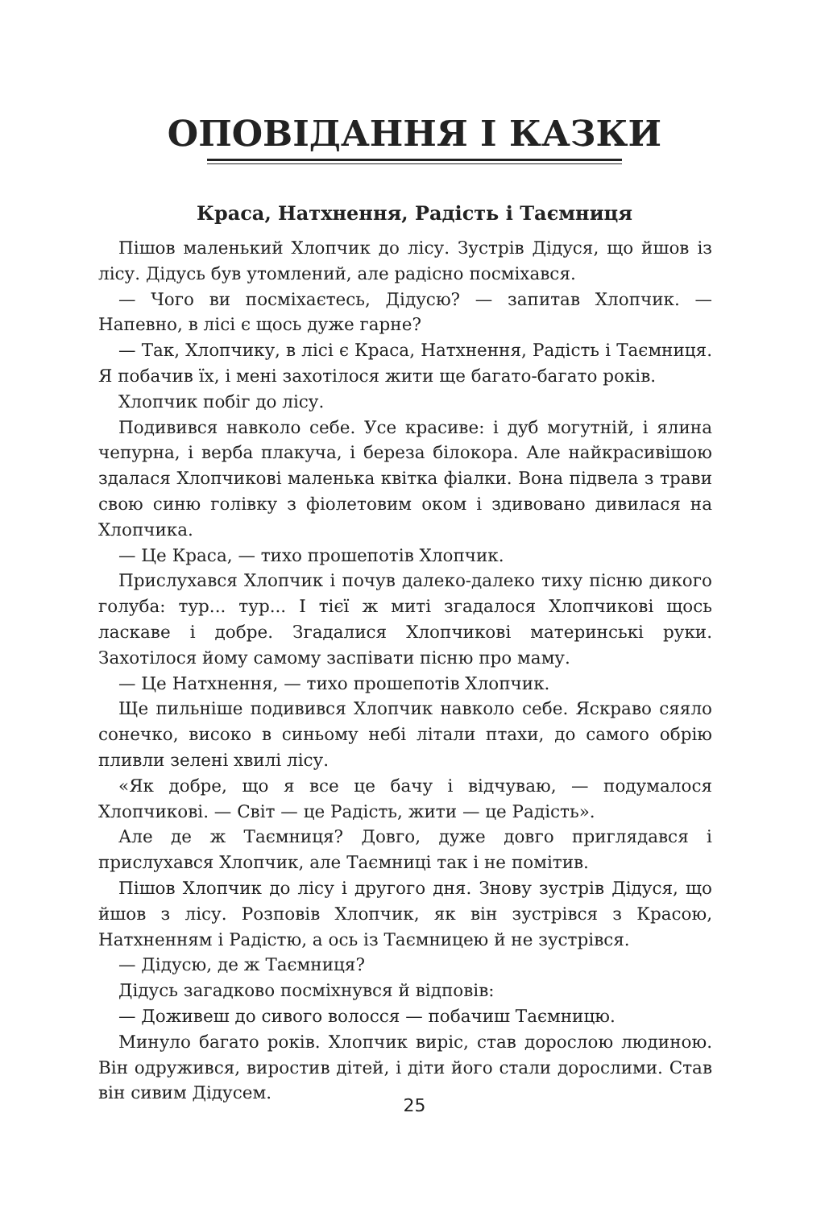ОПОВІДАННЯ І КАЗКИ
Краса, Натхнення, Радість і Таємниця
Пішов маленький Хлопчик до лісу. Зустрів Дідуся, що йшов із лісу. Дідусь був утомлений, але радісно посміхався.
— Чого ви посміхаєтесь, Дідусю? — запитав Хлопчик. — Напевно, в лісі є щось дуже гарне?
— Так, Хлопчику, в лісі є Краса, Натхнення, Радість і Таємниця. Я побачив їх, і мені захотілося жити ще багато-багато років.
Хлопчик побіг до лісу.
Подивився навколо себе. Усе красиве: і дуб могутній, і ялина чепурна, і верба плакуча, і береза білокора. Але найкрасивішою здалася Хлопчикові маленька квітка фіалки. Вона підвела з трави свою синю голівку з фіолетовим оком і здивовано дивилася на Хлопчика.
— Це Краса, — тихо прошепотів Хлопчик.
Прислухався Хлопчик і почув далеко-далеко тиху пісню дикого голуба: тур... тур... І тієї ж миті згадалося Хлопчикові щось ласкаве і добре. Згадалися Хлопчикові материнські руки. Захотілося йому самому заспівати пісню про маму.
— Це Натхнення, — тихо прошепотів Хлопчик.
Ще пильніше подивився Хлопчик навколо себе. Яскраво сяяло сонечко, високо в синьому небі літали птахи, до самого обрію пливли зелені хвилі лісу.
«Як добре, що я все це бачу і відчуваю, — подумалося Хлопчикові. — Світ — це Радість, жити — це Радість».
Але де ж Таємниця? Довго, дуже довго приглядався і прислухався Хлопчик, але Таємниці так і не помітив.
Пішов Хлопчик до лісу і другого дня. Знову зустрів Дідуся, що йшов з лісу. Розповів Хлопчик, як він зустрівся з Красою, Натхненням і Радістю, а ось із Таємницею й не зустрівся.
— Дідусю, де ж Таємниця?
Дідусь загадково посміхнувся й відповів:
— Доживеш до сивого волосся — побачиш Таємницю.
Минуло багато років. Хлопчик виріс, став дорослою людиною. Він одружився, виростив дітей, і діти його стали дорослими. Став він сивим Дідусем.
25